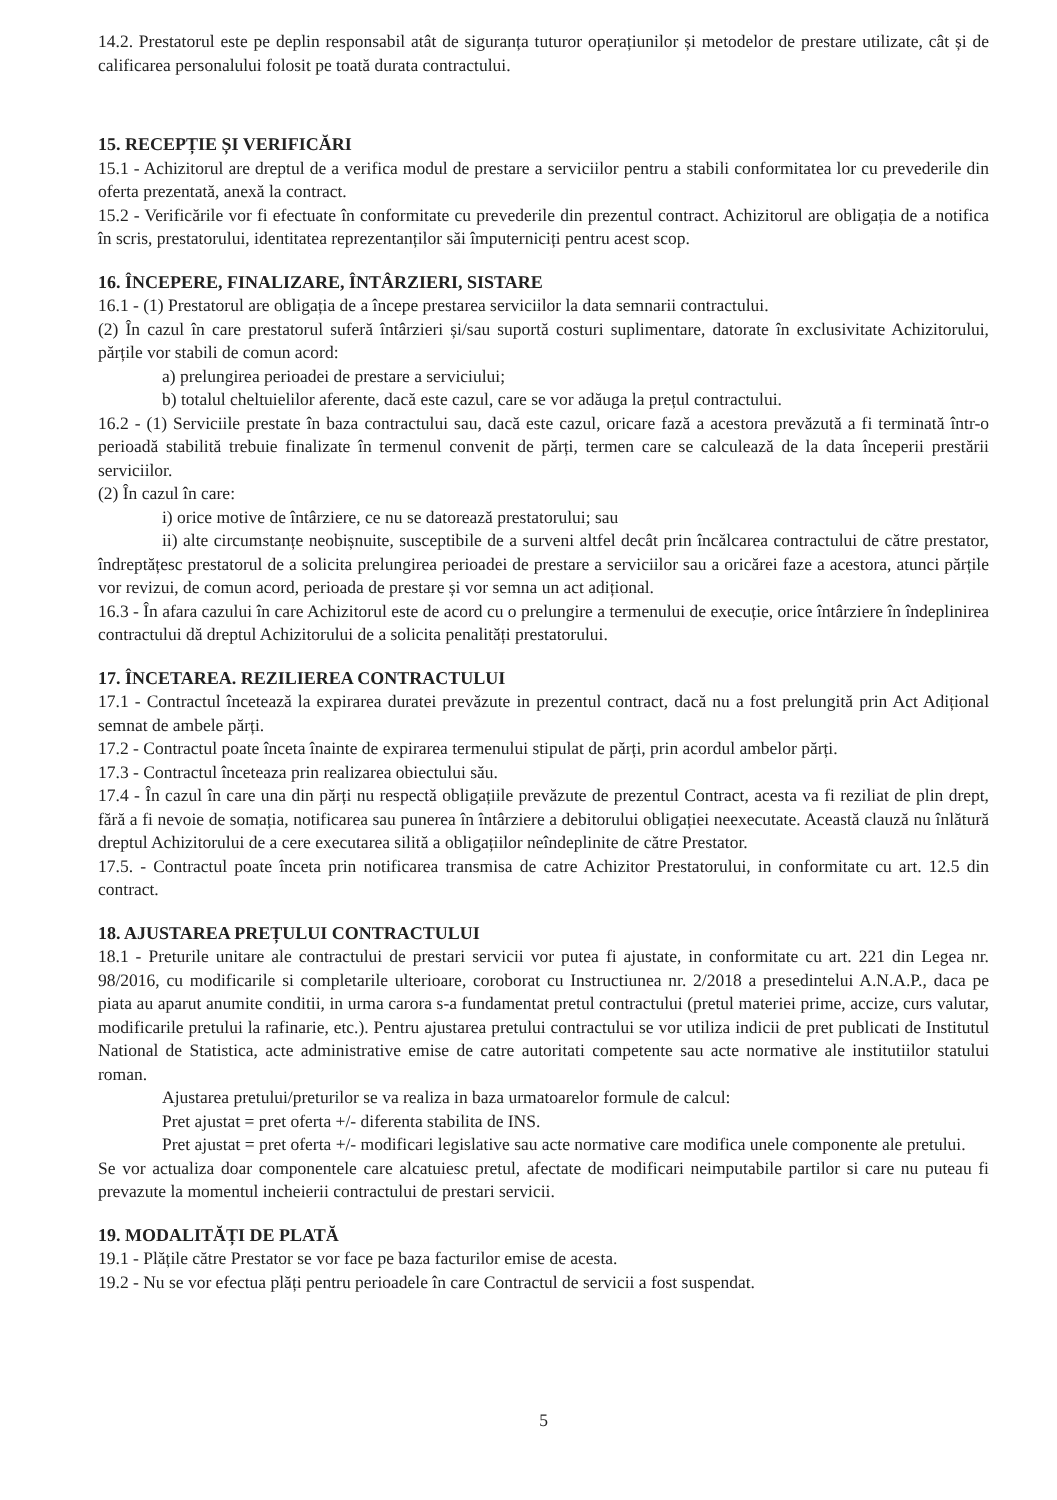14.2. Prestatorul este pe deplin responsabil atât de siguranța tuturor operațiunilor și metodelor de prestare utilizate, cât și de calificarea personalului folosit pe toată durata contractului.
15. RECEPȚIE ȘI VERIFICĂRI
15.1 - Achizitorul are dreptul de a verifica modul de prestare a serviciilor pentru a stabili conformitatea lor cu prevederile din oferta prezentată, anexă la contract.
15.2 - Verificările vor fi efectuate în conformitate cu prevederile din prezentul contract. Achizitorul are obligația de a notifica în scris, prestatorului, identitatea reprezentanților săi împuterniciți pentru acest scop.
16. ÎNCEPERE, FINALIZARE, ÎNTÂRZIERI, SISTARE
16.1 - (1) Prestatorul are obligația de a începe prestarea serviciilor la data semnarii contractului.
(2) În cazul în care prestatorul suferă întârzieri și/sau suportă costuri suplimentare, datorate în exclusivitate Achizitorului, părțile vor stabili de comun acord:
a) prelungirea perioadei de prestare a serviciului;
b) totalul cheltuielilor aferente, dacă este cazul, care se vor adăuga la prețul contractului.
16.2 - (1) Serviciile prestate în baza contractului sau, dacă este cazul, oricare fază a acestora prevăzută a fi terminată într-o perioadă stabilită trebuie finalizate în termenul convenit de părți, termen care se calculează de la data începerii prestării serviciilor.
(2) În cazul în care:
i) orice motive de întârziere, ce nu se datorează prestatorului; sau
ii) alte circumstanțe neobișnuite, susceptibile de a surveni altfel decât prin încălcarea contractului de către prestator, îndreptățesc prestatorul de a solicita prelungirea perioadei de prestare a serviciilor sau a oricărei faze a acestora, atunci părțile vor revizui, de comun acord, perioada de prestare și vor semna un act adițional.
16.3 - În afara cazului în care Achizitorul este de acord cu o prelungire a termenului de execuție, orice întârziere în îndeplinirea contractului dă dreptul Achizitorului de a solicita penalități prestatorului.
17. ÎNCETAREA. REZILIEREA CONTRACTULUI
17.1 - Contractul încetează la expirarea duratei prevăzute in prezentul contract, dacă nu a fost prelungită prin Act Adițional semnat de ambele părți.
17.2 - Contractul poate înceta înainte de expirarea termenului stipulat de părți, prin acordul ambelor părți.
17.3 - Contractul înceteaza prin realizarea obiectului său.
17.4 - În cazul în care una din părți nu respectă obligațiile prevăzute de prezentul Contract, acesta va fi reziliat de plin drept, fără a fi nevoie de somația, notificarea sau punerea în întârziere a debitorului obligației neexecutate. Această clauză nu înlătură dreptul Achizitorului de a cere executarea silită a obligațiilor neîndeplinite de către Prestator.
17.5. - Contractul poate înceta prin notificarea transmisa de catre Achizitor Prestatorului, in conformitate cu art. 12.5 din contract.
18. AJUSTAREA PREȚULUI CONTRACTULUI
18.1 - Preturile unitare ale contractului de prestari servicii vor putea fi ajustate, in conformitate cu art. 221 din Legea nr. 98/2016, cu modificarile si completarile ulterioare, coroborat cu Instructiunea nr. 2/2018 a presedintelui A.N.A.P., daca pe piata au aparut anumite conditii, in urma carora s-a fundamentat pretul contractului (pretul materiei prime, accize, curs valutar, modificarile pretului la rafinarie, etc.). Pentru ajustarea pretului contractului se vor utiliza indicii de pret publicati de Institutul National de Statistica, acte administrative emise de catre autoritati competente sau acte normative ale institutiilor statului roman.
Ajustarea pretului/preturilor se va realiza in baza urmatoarelor formule de calcul:
Pret ajustat = pret oferta +/- diferenta stabilita de INS.
Pret ajustat = pret oferta +/- modificari legislative sau acte normative care modifica unele componente ale pretului.
Se vor actualiza doar componentele care alcatuiesc pretul, afectate de modificari neimputabile partilor si care nu puteau fi prevazute la momentul incheierii contractului de prestari servicii.
19. MODALITĂȚI DE PLATĂ
19.1 - Plățile către Prestator se vor face pe baza facturilor emise de acesta.
19.2 - Nu se vor efectua plăți pentru perioadele în care Contractul de servicii a fost suspendat.
5